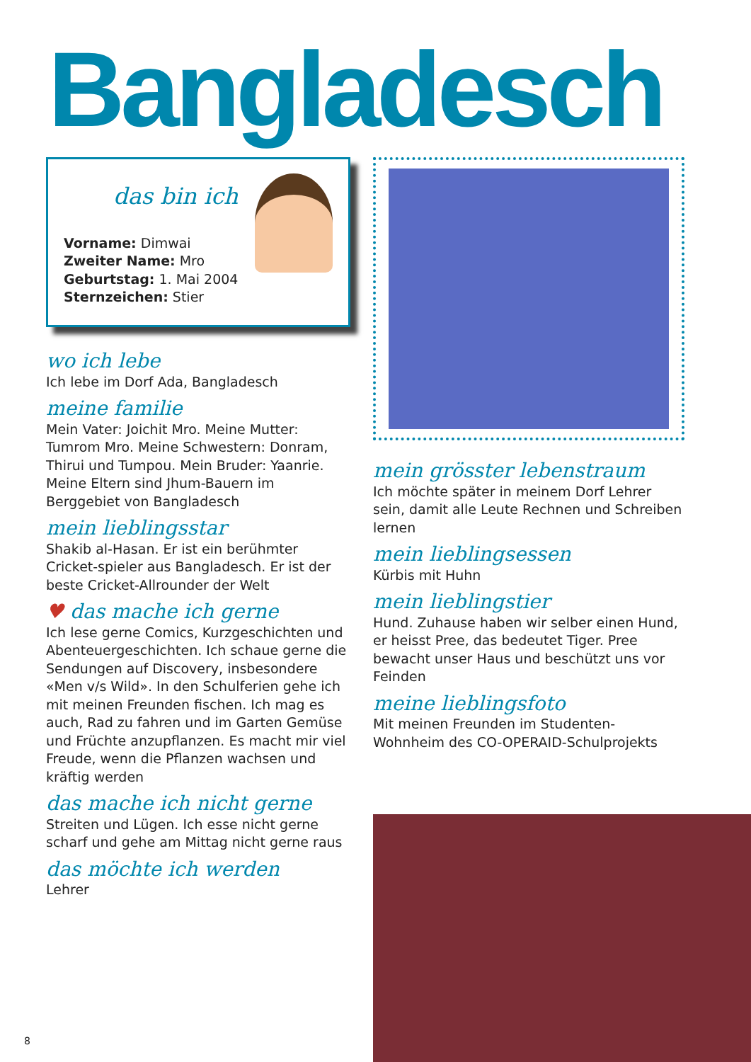Bangladesch
das bin ich
Vorname: Dimwai
Zweiter Name: Mro
Geburtstag: 1. Mai 2004
Sternzeichen: Stier
wo ich lebe
Ich lebe im Dorf Ada, Bangladesch
meine familie
Mein Vater: Joichit Mro. Meine Mutter: Tumrom Mro. Meine Schwestern: Donram, Thirui und Tumpou. Mein Bruder: Yaanrie. Meine Eltern sind Jhum-Bauern im Berggebiet von Bangladesch
mein lieblingsstar
Shakib al-Hasan. Er ist ein berühmter Cricket-spieler aus Bangladesch. Er ist der beste Cricket-Allrounder der Welt
♥ das mache ich gerne
Ich lese gerne Comics, Kurzgeschichten und Abenteuergeschichten. Ich schaue gerne die Sendungen auf Discovery, insbesondere «Men v/s Wild». In den Schulferien gehe ich mit meinen Freunden fischen. Ich mag es auch, Rad zu fahren und im Garten Gemüse und Früchte anzupflanzen. Es macht mir viel Freude, wenn die Pflanzen wachsen und kräftig werden
das mache ich nicht gerne
Streiten und Lügen. Ich esse nicht gerne scharf und gehe am Mittag nicht gerne raus
das möchte ich werden
Lehrer
mein grösster lebenstraum
Ich möchte später in meinem Dorf Lehrer sein, damit alle Leute Rechnen und Schreiben lernen
mein lieblingsessen
Kürbis mit Huhn
mein lieblingstier
Hund. Zuhause haben wir selber einen Hund, er heisst Pree, das bedeutet Tiger. Pree bewacht unser Haus und beschützt uns vor Feinden
meine lieblingsfoto
Mit meinen Freunden im Studenten-Wohnheim des CO-OPERAID-Schulprojekts
8